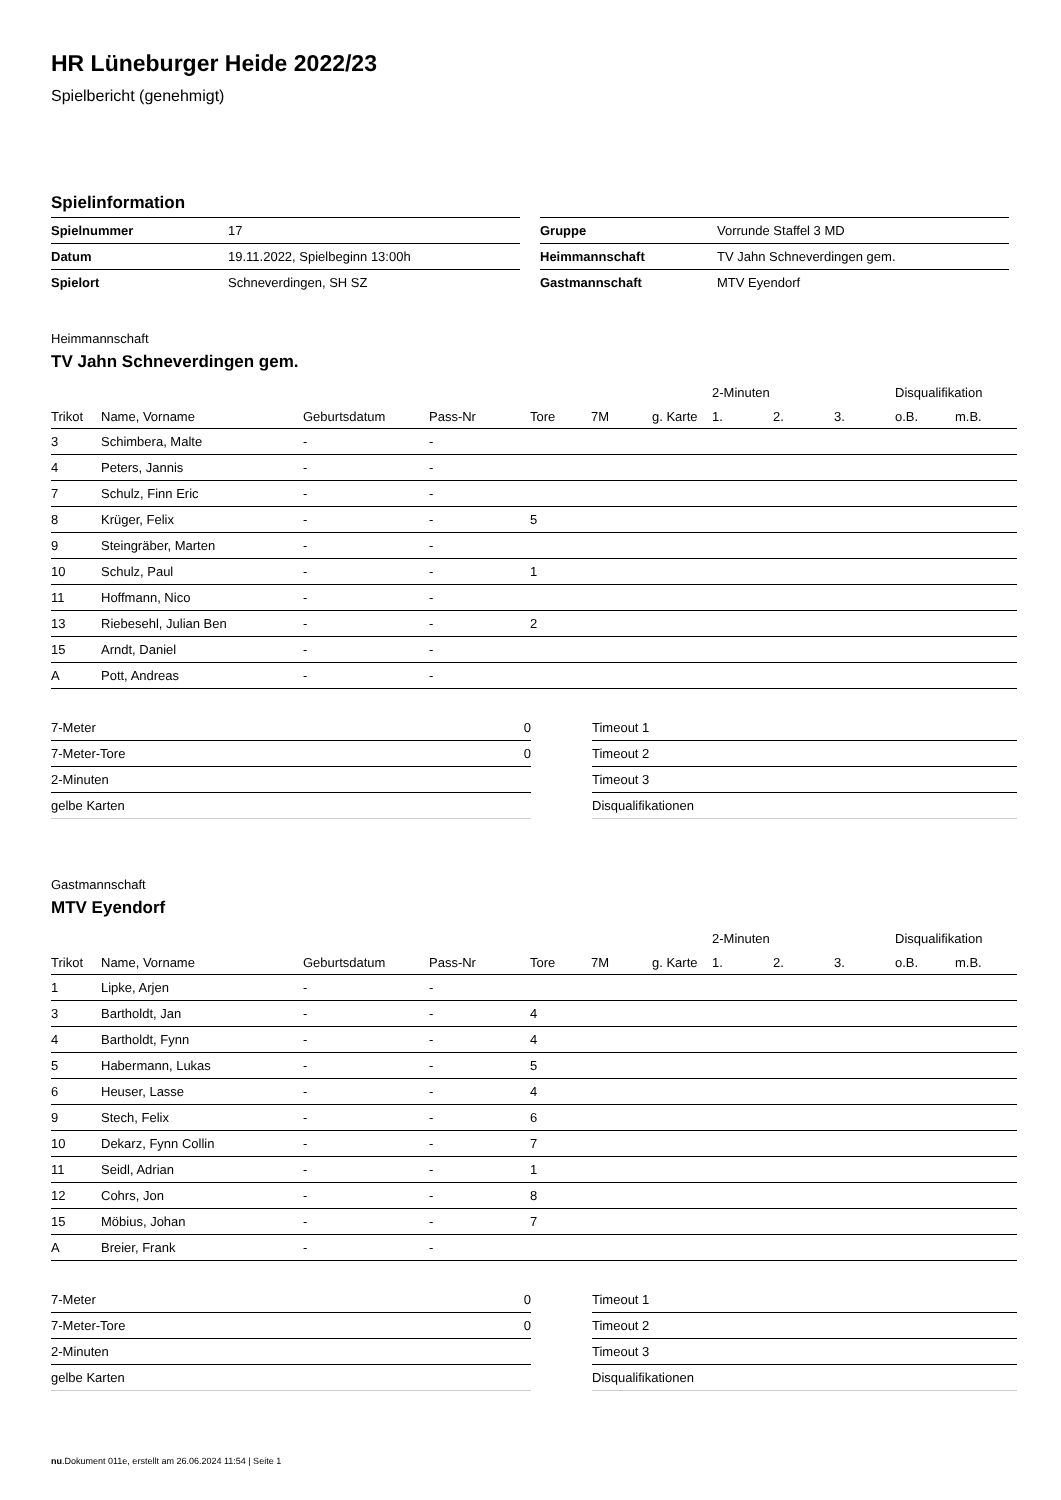HR Lüneburger Heide 2022/23
Spielbericht (genehmigt)
Spielinformation
| Spielnummer | 17 |
| Datum | 19.11.2022, Spielbeginn 13:00h |
| Spielort | Schneverdingen, SH SZ |
| Gruppe | Vorrunde Staffel 3 MD |
| Heimmannschaft | TV Jahn Schneverdingen gem. |
| Gastmannschaft | MTV Eyendorf |
Heimmannschaft
TV Jahn Schneverdingen gem.
| | | | | | | | 2-Minuten | | | Disqualifikation | |
| --- | --- | --- | --- | --- | --- | --- | --- | --- | --- | --- | --- |
| Trikot | Name, Vorname | Geburtsdatum | Pass-Nr | Tore | 7M | g. Karte | 1. | 2. | 3. | o.B. | m.B. |
| 3 | Schimbera, Malte | - | - | | | | | | | | |
| 4 | Peters, Jannis | - | - | | | | | | | | |
| 7 | Schulz, Finn Eric | - | - | | | | | | | | |
| 8 | Krüger, Felix | - | - | 5 | | | | | | | |
| 9 | Steingräber, Marten | - | - | | | | | | | | |
| 10 | Schulz, Paul | - | - | 1 | | | | | | | |
| 11 | Hoffmann, Nico | - | - | | | | | | | | |
| 13 | Riebesehl, Julian Ben | - | - | 2 | | | | | | | |
| 15 | Arndt, Daniel | - | - | | | | | | | | |
| A | Pott, Andreas | - | - | | | | | | | | |
| 7-Meter | 0 |
| 7-Meter-Tore | 0 |
| 2-Minuten | |
| gelbe Karten | |
| Timeout 1 |
| Timeout 2 |
| Timeout 3 |
| Disqualifikationen |
Gastmannschaft
MTV Eyendorf
| | | | | | | | 2-Minuten | | | Disqualifikation | |
| --- | --- | --- | --- | --- | --- | --- | --- | --- | --- | --- | --- |
| Trikot | Name, Vorname | Geburtsdatum | Pass-Nr | Tore | 7M | g. Karte | 1. | 2. | 3. | o.B. | m.B. |
| 1 | Lipke, Arjen | - | - | | | | | | | | |
| 3 | Bartholdt, Jan | - | - | 4 | | | | | | | |
| 4 | Bartholdt, Fynn | - | - | 4 | | | | | | | |
| 5 | Habermann, Lukas | - | - | 5 | | | | | | | |
| 6 | Heuser, Lasse | - | - | 4 | | | | | | | |
| 9 | Stech, Felix | - | - | 6 | | | | | | | |
| 10 | Dekarz, Fynn Collin | - | - | 7 | | | | | | | |
| 11 | Seidl, Adrian | - | - | 1 | | | | | | | |
| 12 | Cohrs, Jon | - | - | 8 | | | | | | | |
| 15 | Möbius, Johan | - | - | 7 | | | | | | | |
| A | Breier, Frank | - | - | | | | | | | | |
| 7-Meter | 0 |
| 7-Meter-Tore | 0 |
| 2-Minuten | |
| gelbe Karten | |
| Timeout 1 |
| Timeout 2 |
| Timeout 3 |
| Disqualifikationen |
nu.Dokument 011e, erstellt am 26.06.2024 11:54 | Seite 1